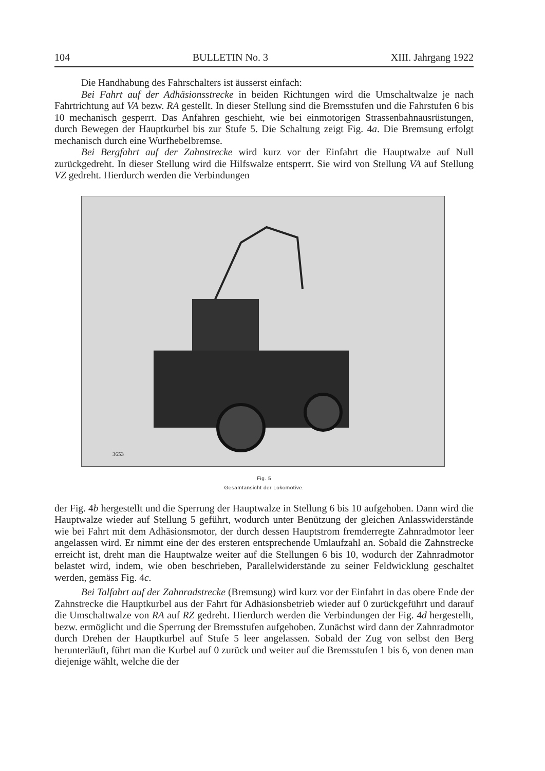104 BULLETIN No. 3 XIII. Jahrgang 1922
Die Handhabung des Fahrschalters ist äusserst einfach:
Bei Fahrt auf der Adhäsionsstrecke in beiden Richtungen wird die Umschaltwalze je nach Fahrtrichtung auf VA bezw. RA gestellt. In dieser Stellung sind die Bremsstufen und die Fahrstufen 6 bis 10 mechanisch gesperrt. Das Anfahren geschieht, wie bei einmotorigen Strassenbahnausrüstungen, durch Bewegen der Hauptkurbel bis zur Stufe 5. Die Schaltung zeigt Fig. 4a. Die Bremsung erfolgt mechanisch durch eine Wurfhebelbremse.
Bei Bergfahrt auf der Zahnstrecke wird kurz vor der Einfahrt die Hauptwalze auf Null zurückgedreht. In dieser Stellung wird die Hilfswalze entsperrt. Sie wird von Stellung VA auf Stellung VZ gedreht. Hierdurch werden die Verbindungen
3653
Fig. 5
Gesamtansicht der Lokomotive.
der Fig. 4b hergestellt und die Sperrung der Hauptwalze in Stellung 6 bis 10 aufgehoben. Dann wird die Hauptwalze wieder auf Stellung 5 geführt, wodurch unter Benützung der gleichen Anlasswiderstände wie bei Fahrt mit dem Adhäsionsmotor, der durch dessen Hauptstrom fremderregte Zahnradmotor leer angelassen wird. Er nimmt eine der des ersteren entsprechende Umlaufzahl an. Sobald die Zahnstrecke erreicht ist, dreht man die Hauptwalze weiter auf die Stellungen 6 bis 10, wodurch der Zahnradmotor belastet wird, indem, wie oben beschrieben, Parallelwiderstände zu seiner Feldwicklung geschaltet werden, gemäss Fig. 4c.
Bei Talfahrt auf der Zahnradstrecke (Bremsung) wird kurz vor der Einfahrt in das obere Ende der Zahnstrecke die Hauptkurbel aus der Fahrt für Adhäsionsbetrieb wieder auf 0 zurückgeführt und darauf die Umschaltwalze von RA auf RZ gedreht. Hierdurch werden die Verbindungen der Fig. 4d hergestellt, bezw. ermöglicht und die Sperrung der Bremsstufen aufgehoben. Zunächst wird dann der Zahnradmotor durch Drehen der Hauptkurbel auf Stufe 5 leer angelassen. Sobald der Zug von selbst den Berg herunterläuft, führt man die Kurbel auf 0 zurück und weiter auf die Bremsstufen 1 bis 6, von denen man diejenige wählt, welche die der